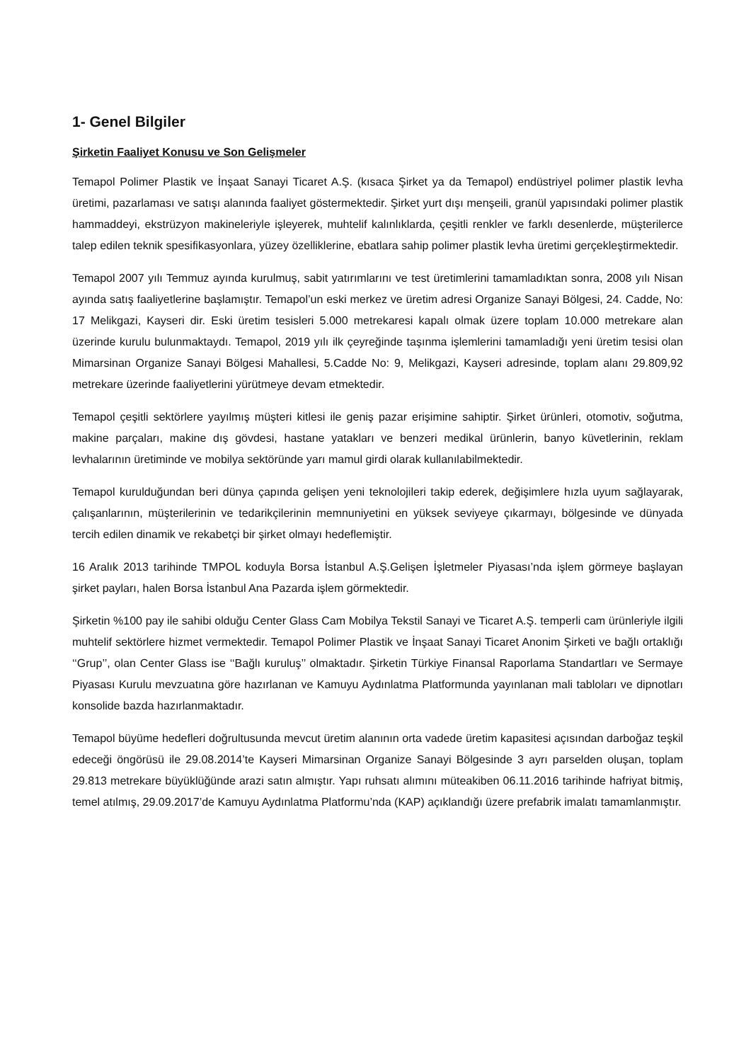1- Genel Bilgiler
Şirketin Faaliyet Konusu ve Son Gelişmeler
Temapol Polimer Plastik ve İnşaat Sanayi Ticaret A.Ş. (kısaca Şirket ya da Temapol) endüstriyel polimer plastik levha üretimi, pazarlaması ve satışı alanında faaliyet göstermektedir. Şirket yurt dışı menşeili, granül yapısındaki polimer plastik hammaddeyi, ekstrüzyon makineleriyle işleyerek, muhtelif kalınlıklarda, çeşitli renkler ve farklı desenlerde, müşterilerce talep edilen teknik spesifikasyonlara, yüzey özelliklerine, ebatlara sahip polimer plastik levha üretimi gerçekleştirmektedir.
Temapol 2007 yılı Temmuz ayında kurulmuş, sabit yatırımlarını ve test üretimlerini tamamladıktan sonra, 2008 yılı Nisan ayında satış faaliyetlerine başlamıştır. Temapol’un eski merkez ve üretim adresi Organize Sanayi Bölgesi, 24. Cadde, No: 17 Melikgazi, Kayseri dir. Eski üretim tesisleri 5.000 metrekaresi kapalı olmak üzere toplam 10.000 metrekare alan üzerinde kurulu bulunmaktaydı. Temapol, 2019 yılı ilk çeyreğinde taşınma işlemlerini tamamladığı yeni üretim tesisi olan Mimarsinan Organize Sanayi Bölgesi Mahallesi, 5.Cadde No: 9, Melikgazi, Kayseri adresinde, toplam alanı 29.809,92 metrekare üzerinde faaliyetlerini yürütmeye devam etmektedir.
Temapol çeşitli sektörlere yayılmış müşteri kitlesi ile geniş pazar erişimine sahiptir. Şirket ürünleri, otomotiv, soğutma, makine parçaları, makine dış gövdesi, hastane yatakları ve benzeri medikal ürünlerin, banyo küvetlerinin, reklam levhalarının üretiminde ve mobilya sektöründe yarı mamul girdi olarak kullanılabilmektedir.
Temapol kurulduğundan beri dünya çapında gelişen yeni teknolojileri takip ederek, değişimlere hızla uyum sağlayarak, çalışanlarının, müşterilerinin ve tedarikçilerinin memnuniyetini en yüksek seviyeye çıkarmayı, bölgesinde ve dünyada tercih edilen dinamik ve rekabetçi bir şirket olmayı hedeflemiştir.
16 Aralık 2013 tarihinde TMPOL koduyla Borsa İstanbul A.Ş.Gelişen İşletmeler Piyasası’nda işlem görmeye başlayan şirket payları, halen Borsa İstanbul Ana Pazarda işlem görmektedir.
Şirketin %100 pay ile sahibi olduğu Center Glass Cam Mobilya Tekstil Sanayi ve Ticaret A.Ş. temperli cam ürünleriyle ilgili muhtelif sektörlere hizmet vermektedir. Temapol Polimer Plastik ve İnşaat Sanayi Ticaret Anonim Şirketi ve bağlı ortaklığı ‘‘Grup’’, olan Center Glass ise ‘‘Bağlı kuruluş’’ olmaktadır. Şirketin Türkiye Finansal Raporlama Standartları ve Sermaye Piyasası Kurulu mevzuatına göre hazırlanan ve Kamuyu Aydınlatma Platformunda yayınlanan mali tabloları ve dipnotları konsolide bazda hazırlanmaktadır.
Temapol büyüme hedefleri doğrultusunda mevcut üretim alanının orta vadede üretim kapasitesi açısından darboğaz teşkil edeceği öngörüsü ile 29.08.2014’te Kayseri Mimarsinan Organize Sanayi Bölgesinde 3 ayrı parselden oluşan, toplam 29.813 metrekare büyüklüğünde arazi satın almıştır. Yapı ruhsatı alımını müteakiben 06.11.2016 tarihinde hafriyat bitmiş, temel atılmış, 29.09.2017’de Kamuyu Aydınlatma Platformu’nda (KAP) açıklandığı üzere prefabrik imalatı tamamlanmıştır.